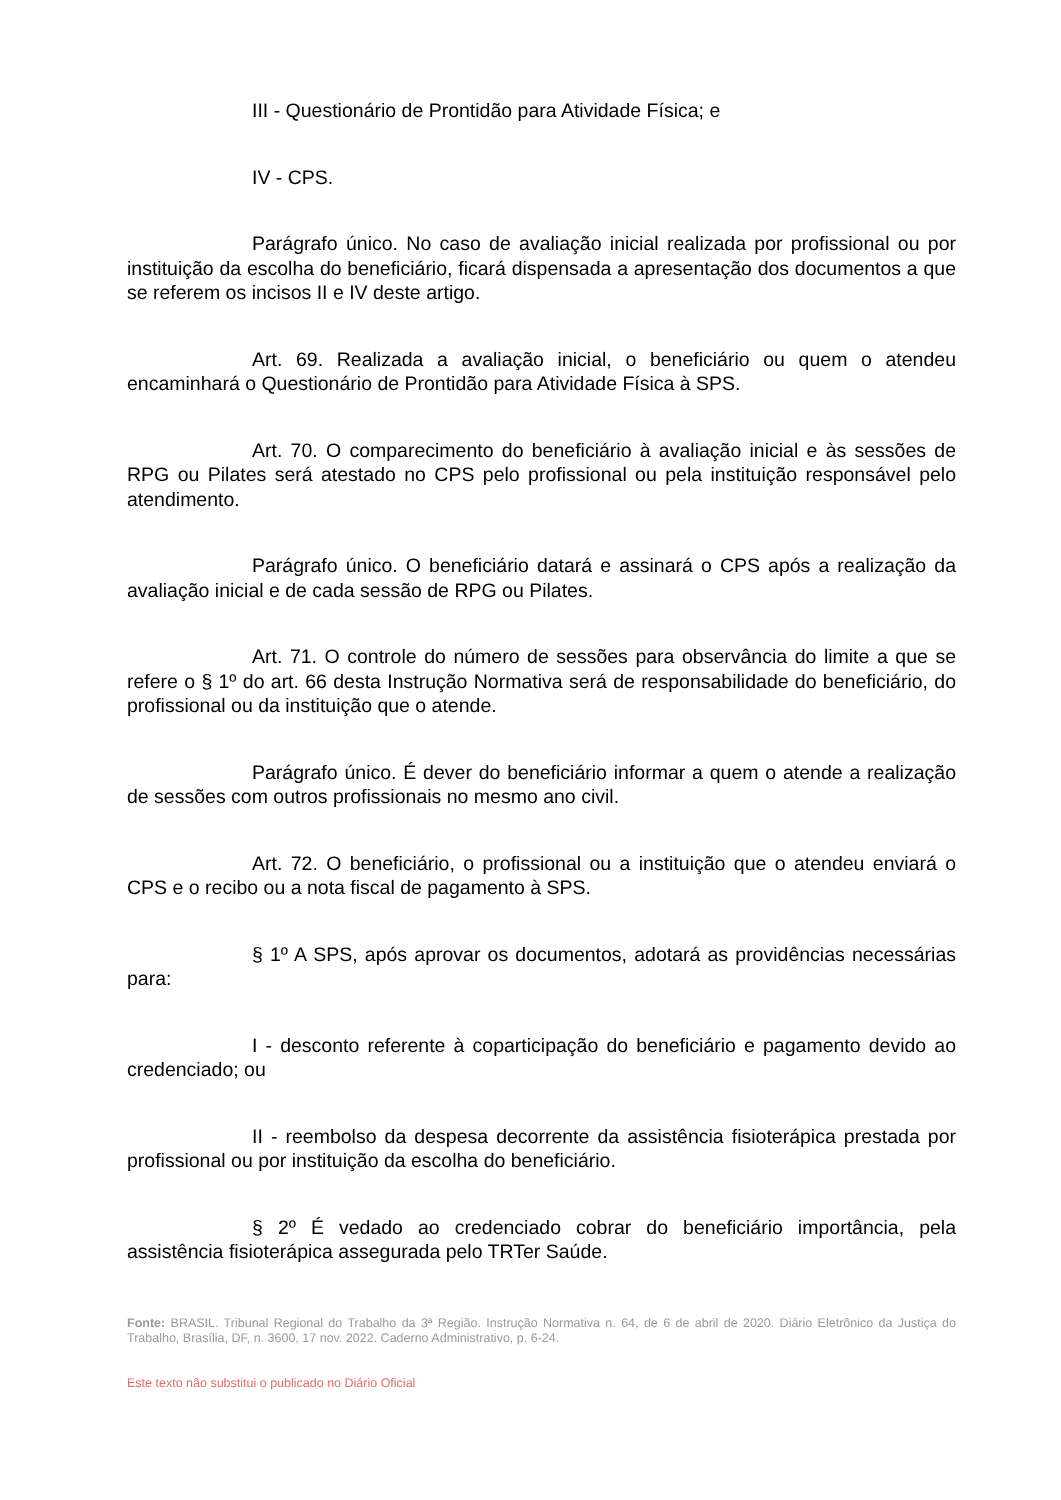III - Questionário de Prontidão para Atividade Física; e
IV - CPS.
Parágrafo único. No caso de avaliação inicial realizada por profissional ou por instituição da escolha do beneficiário, ficará dispensada a apresentação dos documentos a que se referem os incisos II e IV deste artigo.
Art. 69. Realizada a avaliação inicial, o beneficiário ou quem o atendeu encaminhará o Questionário de Prontidão para Atividade Física à SPS.
Art. 70. O comparecimento do beneficiário à avaliação inicial e às sessões de RPG ou Pilates será atestado no CPS pelo profissional ou pela instituição responsável pelo atendimento.
Parágrafo único. O beneficiário datará e assinará o CPS após a realização da avaliação inicial e de cada sessão de RPG ou Pilates.
Art. 71. O controle do número de sessões para observância do limite a que se refere o § 1º do art. 66 desta Instrução Normativa será de responsabilidade do beneficiário, do profissional ou da instituição que o atende.
Parágrafo único. É dever do beneficiário informar a quem o atende a realização de sessões com outros profissionais no mesmo ano civil.
Art. 72. O beneficiário, o profissional ou a instituição que o atendeu enviará o CPS e o recibo ou a nota fiscal de pagamento à SPS.
§ 1º A SPS, após aprovar os documentos, adotará as providências necessárias para:
I - desconto referente à coparticipação do beneficiário e pagamento devido ao credenciado; ou
II - reembolso da despesa decorrente da assistência fisioterápica prestada por profissional ou por instituição da escolha do beneficiário.
§ 2º É vedado ao credenciado cobrar do beneficiário importância, pela assistência fisioterápica assegurada pelo TRTer Saúde.
Fonte: BRASIL. Tribunal Regional do Trabalho da 3ª Região. Instrução Normativa n. 64, de 6 de abril de 2020. Diário Eletrônico da Justiça do Trabalho, Brasília, DF, n. 3600, 17 nov. 2022. Caderno Administrativo, p. 6-24.
Este texto não substitui o publicado no Diário Oficial